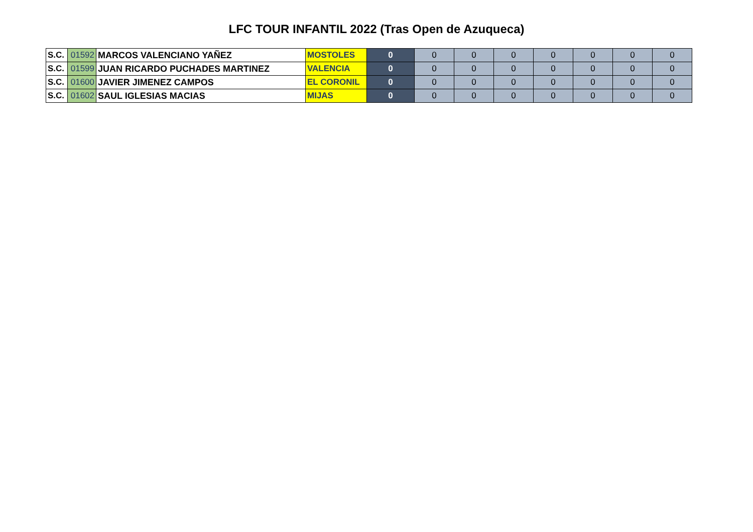LFC TOUR INFANTIL 2022 (Tras Open de Azuqueca)
| S.C. | 01592 | MARCOS VALENCIANO YAÑEZ | MOSTOLES | 0 | 0 | 0 | 0 | 0 | 0 | 0 | 0 |
| S.C. | 01599 | JUAN RICARDO PUCHADES MARTINEZ | VALENCIA | 0 | 0 | 0 | 0 | 0 | 0 | 0 | 0 |
| S.C. | 01600 | JAVIER JIMENEZ CAMPOS | EL CORONIL | 0 | 0 | 0 | 0 | 0 | 0 | 0 | 0 |
| S.C. | 01602 | SAUL IGLESIAS MACIAS | MIJAS | 0 | 0 | 0 | 0 | 0 | 0 | 0 | 0 |